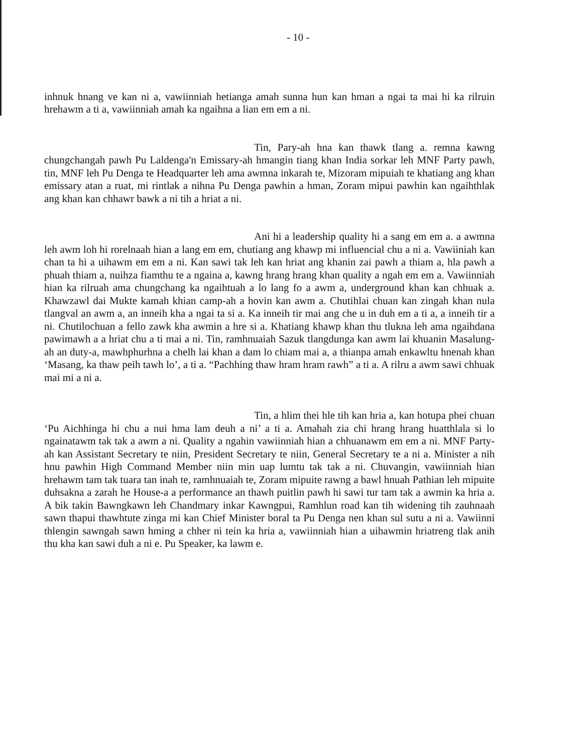- 10 -
inhnuk hnang ve kan ni a, vawiinniah hetianga amah sunna hun kan hman a ngai ta mai hi ka rilruin hrehawm a ti a, vawiinniah amah ka ngaihna a lian em em a ni.
Tin, Pary-ah hna kan thawk tlang a. remna kawng chungchangah pawh Pu Laldenga'n Emissary-ah hmangin tiang khan India sorkar leh MNF Party pawh, tin, MNF leh Pu Denga te Headquarter leh ama awmna inkarah te, Mizoram mipuiah te khatiang ang khan emissary atan a ruat, mi rintlak a nihna Pu Denga pawhin a hman, Zoram mipui pawhin kan ngaihthlak ang khan kan chhawr bawk a ni tih a hriat a ni.
Ani hi a leadership quality hi a sang em em a. a awmna leh awm loh hi rorelnaah hian a lang em em, chutiang ang khawp mi influencial chu a ni a. Vawiiniah kan chan ta hi a uihawm em em a ni. Kan sawi tak leh kan hriat ang khanin zai pawh a thiam a, hla pawh a phuah thiam a, nuihza fiamthu te a ngaina a, kawng hrang hrang khan quality a ngah em em a. Vawiinniah hian ka rilruah ama chungchang ka ngaihtuah a lo lang fo a awm a, underground khan kan chhuak a. Khawzawl dai Mukte kamah khian camp-ah a hovin kan awm a. Chutihlai chuan kan zingah khan nula tlangval an awm a, an inneih kha a ngai ta si a. Ka inneih tir mai ang che u in duh em a ti a, a inneih tir a ni. Chutilochuan a fello zawk kha awmin a hre si a. Khatiang khawp khan thu tlukna leh ama ngaihdana pawimawh a a hriat chu a ti mai a ni. Tin, ramhnuaiah Sazuk tlangdunga kan awm lai khuanin Masalung-ah an duty-a, mawhphurhna a chelh lai khan a dam lo chiam mai a, a thianpa amah enkawltu hnenah khan ‘Masang, ka thaw peih tawh lo’, a ti a. “Pachhing thaw hram hram rawh” a ti a. A rilru a awm sawi chhuak mai mi a ni a.
Tin, a hlim thei hle tih kan hria a, kan hotupa phei chuan ‘Pu Aichhinga hi chu a nui hma lam deuh a ni’ a ti a. Amahah zia chi hrang hrang huatthlala si lo ngainatawm tak tak a awm a ni. Quality a ngahin vawiinniah hian a chhuanawm em em a ni. MNF Party-ah kan Assistant Secretary te niin, President Secretary te niin, General Secretary te a ni a. Minister a nih hnu pawhin High Command Member niin min uap lumtu tak tak a ni. Chuvangin, vawiinniah hian hrehawm tam tak tuara tan inah te, ramhnuaiah te, Zoram mipuite rawng a bawl hnuah Pathian leh mipuite duhsakna a zarah he House-a a performance an thawh puitlin pawh hi sawi tur tam tak a awmin ka hria a. A bik takin Bawngkawn leh Chandmary inkar Kawngpui, Ramhlun road kan tih widening tih zauhnaah sawn thapui thawhtute zinga mi kan Chief Minister boral ta Pu Denga nen khan sul sutu a ni a. Vawiinni thlengin sawngah sawn hming a chher ni tein ka hria a, vawiinniah hian a uihawmin hriatreng tlak anih thu kha kan sawi duh a ni e. Pu Speaker, ka lawm e.